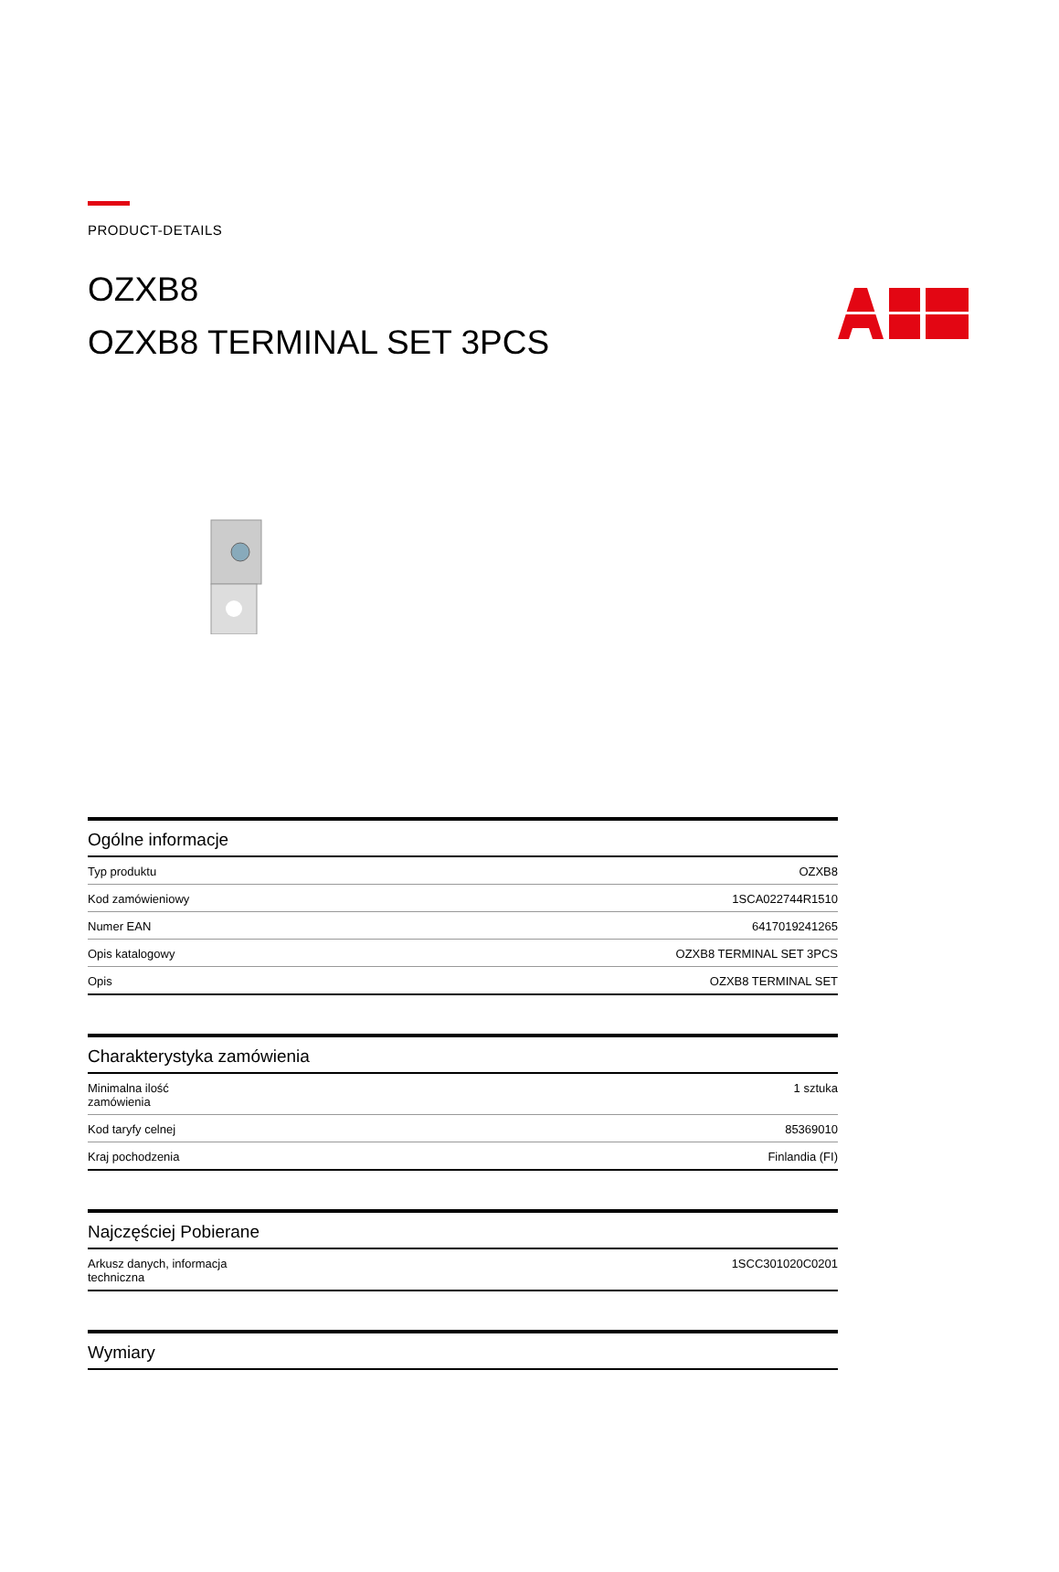PRODUCT-DETAILS
OZXB8
OZXB8 TERMINAL SET 3PCS
Ogólne informacje
| Typ produktu | OZXB8 |
| Kod zamówieniowy | 1SCA022744R1510 |
| Numer EAN | 6417019241265 |
| Opis katalogowy | OZXB8 TERMINAL SET 3PCS |
| Opis | OZXB8 TERMINAL SET |
Charakterystyka zamówienia
| Minimalna ilość zamówienia | 1 sztuka |
| Kod taryfy celnej | 85369010 |
| Kraj pochodzenia | Finlandia (FI) |
Najczęściej Pobierane
| Arkusz danych, informacja techniczna | 1SCC301020C0201 |
Wymiary